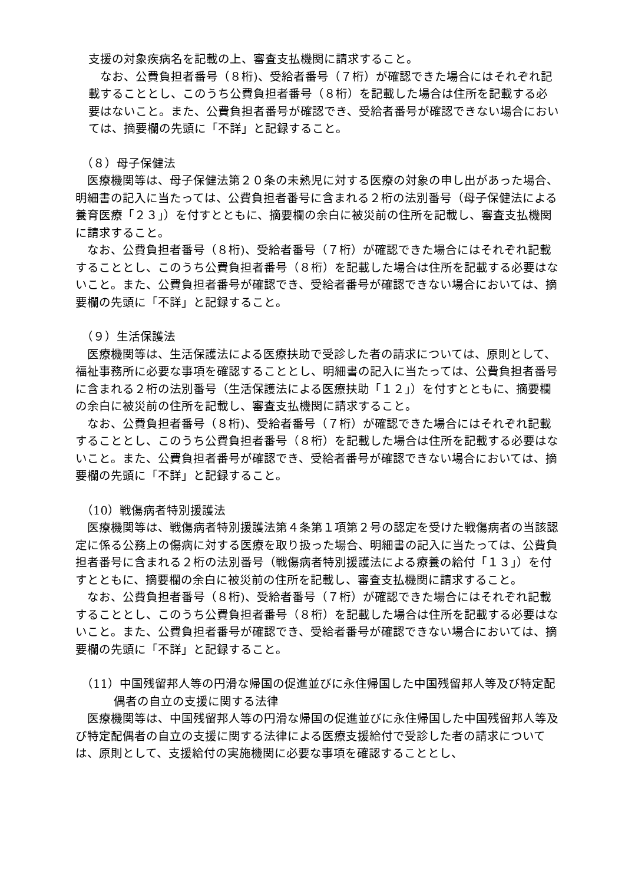支援の対象疾病名を記載の上、審査支払機関に請求すること。
　なお、公費負担者番号（８桁)、受給者番号（７桁）が確認できた場合にはそれぞれ記載することとし、このうち公費負担者番号（８桁）を記載した場合は住所を記載する必要はないこと。また、公費負担者番号が確認でき、受給者番号が確認できない場合においては、摘要欄の先頭に「不詳」と記録すること。
（８）母子保健法
　医療機関等は、母子保健法第２０条の未熟児に対する医療の対象の申し出があった場合、明細書の記入に当たっては、公費負担者番号に含まれる２桁の法別番号（母子保健法による養育医療「２３」）を付すとともに、摘要欄の余白に被災前の住所を記載し、審査支払機関に請求すること。
　なお、公費負担者番号（８桁)、受給者番号（７桁）が確認できた場合にはそれぞれ記載することとし、このうち公費負担者番号（８桁）を記載した場合は住所を記載する必要はないこと。また、公費負担者番号が確認でき、受給者番号が確認できない場合においては、摘要欄の先頭に「不詳」と記録すること。
（９）生活保護法
　医療機関等は、生活保護法による医療扶助で受診した者の請求については、原則として、福祉事務所に必要な事項を確認することとし、明細書の記入に当たっては、公費負担者番号に含まれる２桁の法別番号（生活保護法による医療扶助「１２」）を付すとともに、摘要欄の余白に被災前の住所を記載し、審査支払機関に請求すること。
　なお、公費負担者番号（８桁)、受給者番号（７桁）が確認できた場合にはそれぞれ記載することとし、このうち公費負担者番号（８桁）を記載した場合は住所を記載する必要はないこと。また、公費負担者番号が確認でき、受給者番号が確認できない場合においては、摘要欄の先頭に「不詳」と記録すること。
（10）戦傷病者特別援護法
　医療機関等は、戦傷病者特別援護法第４条第１項第２号の認定を受けた戦傷病者の当該認定に係る公務上の傷病に対する医療を取り扱った場合、明細書の記入に当たっては、公費負担者番号に含まれる２桁の法別番号（戦傷病者特別援護法による療養の給付「１３」）を付すとともに、摘要欄の余白に被災前の住所を記載し、審査支払機関に請求すること。
　なお、公費負担者番号（８桁)、受給者番号（７桁）が確認できた場合にはそれぞれ記載することとし、このうち公費負担者番号（８桁）を記載した場合は住所を記載する必要はないこと。また、公費負担者番号が確認でき、受給者番号が確認できない場合においては、摘要欄の先頭に「不詳」と記録すること。
（11）中国残留邦人等の円滑な帰国の促進並びに永住帰国した中国残留邦人等及び特定配偶者の自立の支援に関する法律
　医療機関等は、中国残留邦人等の円滑な帰国の促進並びに永住帰国した中国残留邦人等及び特定配偶者の自立の支援に関する法律による医療支援給付で受診した者の請求については、原則として、支援給付の実施機関に必要な事項を確認することとし、